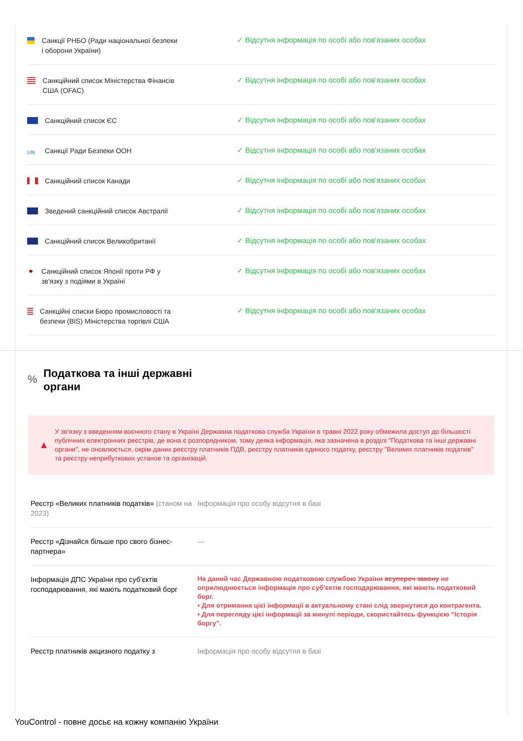| Санкції РНБО (Ради національної безпеки і оборони України) | ✓ Відсутня інформація по особі або пов'язаних особах |
| Санкційний список Міністерства Фінансів США (OFAC) | ✓ Відсутня інформація по особі або пов'язаних особах |
| Санкційний список ЄС | ✓ Відсутня інформація по особі або пов'язаних особах |
| UN Санкції Ради Безпеки ООН | ✓ Відсутня інформація по особі або пов'язаних особах |
| Санкційний список Канади | ✓ Відсутня інформація по особі або пов'язаних особах |
| Зведений санкційний список Австралії | ✓ Відсутня інформація по особі або пов'язаних особах |
| Санкційний список Великобританії | ✓ Відсутня інформація по особі або пов'язаних особах |
| Санкційний список Японії проти РФ у зв'язку з подіями в Україні | ✓ Відсутня інформація по особі або пов'язаних особах |
| Санкційні списки Бюро промисловості та безпеки (BIS) Міністерства торгівлі США | ✓ Відсутня інформація по особі або пов'язаних особах |
% Податкова та інші державні органи
▲
У зв'язку з введенням воєнного стану в Україні Державна податкова служба України в травні 2022 року обмежила доступ до більшості публічних електронних реєстрів, де вона є розпорядником, тому деяка інформація, яка зазначена в розділі "Податкова та інші державні органи", не оновлюється, окрім даних реєстру платників ПДВ, реєстру платників єдиного податку, реєстру "Великих платників податків" та реєстру неприбуткових установ та організацій.
| Реєстр «Великих платників податків» (станом на 2023) | Інформація про особу відсутня в базі |
| Реєстр «Дізнайся більше про свого бізнес-партнера» | — |
| Інформація ДПС України про суб’єктів господарювання, які мають податковий борг | На даний час Державною податковою службою України всупереч закону не оприлюднюється інформація про суб’єктів господарювання, які мають податковий борг. • Для отримання цієї інформації в актуальному стані слід звернутися до контрагента. • Для перегляду цієї інформації за минулі періоди, скористайтесь функцією “Історія боргу”. |
| Реєстр платників акцизного податку з | Інформація про особу відсутня в базі |
YouControl - повне досьє на кожну компанію України